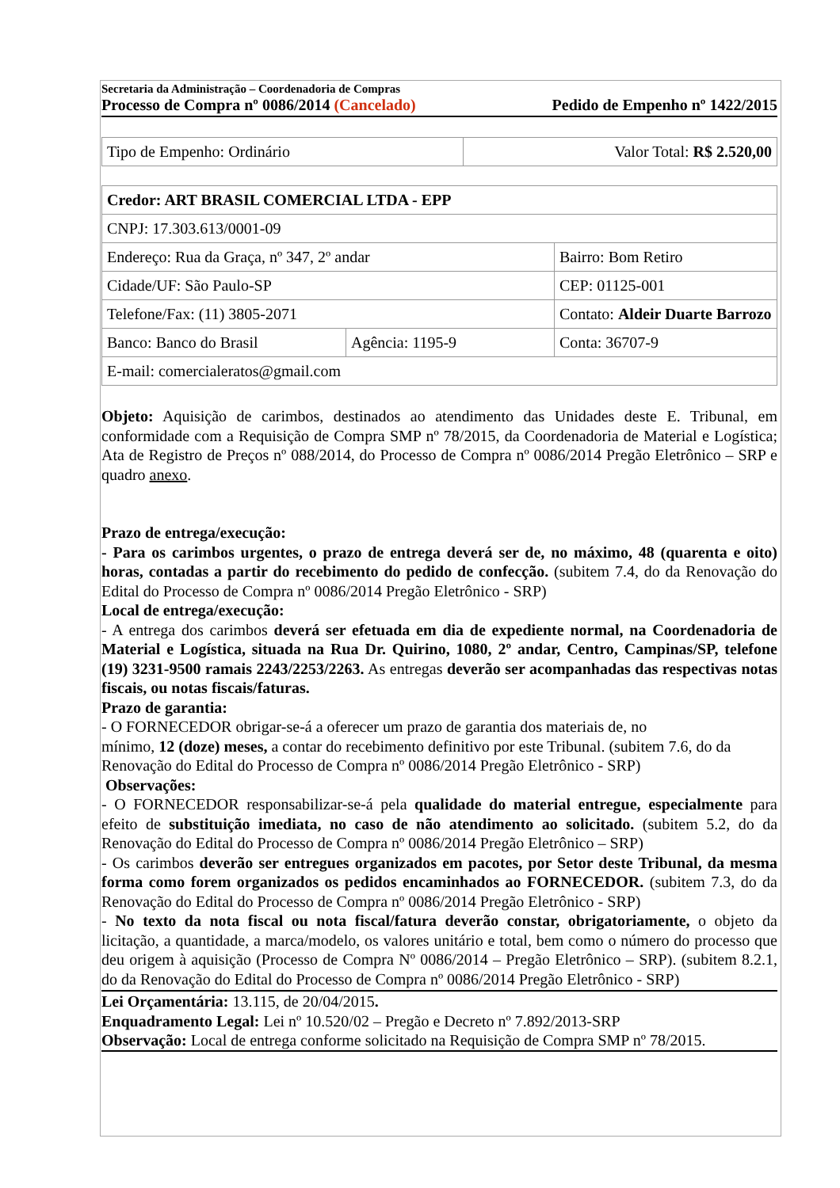Secretaria da Administração – Coordenadoria de Compras
Processo de Compra nº 0086/2014 (Cancelado) Pedido de Empenho nº 1422/2015
| Tipo de Empenho: Ordinário | Valor Total: R$ 2.520,00 |
| Credor: ART BRASIL COMERCIAL LTDA - EPP | | |
| CNPJ: 17.303.613/0001-09 | | |
| Endereço: Rua da Graça, nº 347, 2º andar | | Bairro: Bom Retiro |
| Cidade/UF: São Paulo-SP | | CEP: 01125-001 |
| Telefone/Fax: (11) 3805-2071 | | Contato: Aldeir Duarte Barrozo |
| Banco: Banco do Brasil | Agência: 1195-9 | Conta: 36707-9 |
| E-mail: comercialeratos@gmail.com | | |
Objeto: Aquisição de carimbos, destinados ao atendimento das Unidades deste E. Tribunal, em conformidade com a Requisição de Compra SMP nº 78/2015, da Coordenadoria de Material e Logística; Ata de Registro de Preços nº 088/2014, do Processo de Compra nº 0086/2014 Pregão Eletrônico – SRP e quadro anexo.
Prazo de entrega/execução:
- Para os carimbos urgentes, o prazo de entrega deverá ser de, no máximo, 48 (quarenta e oito) horas, contadas a partir do recebimento do pedido de confecção. (subitem 7.4, do da Renovação do Edital do Processo de Compra nº 0086/2014 Pregão Eletrônico - SRP)
Local de entrega/execução:
- A entrega dos carimbos deverá ser efetuada em dia de expediente normal, na Coordenadoria de Material e Logística, situada na Rua Dr. Quirino, 1080, 2º andar, Centro, Campinas/SP, telefone (19) 3231-9500 ramais 2243/2253/2263. As entregas deverão ser acompanhadas das respectivas notas fiscais, ou notas fiscais/faturas.
Prazo de garantia:
- O FORNECEDOR obrigar-se-á a oferecer um prazo de garantia dos materiais de, no
mínimo, 12 (doze) meses, a contar do recebimento definitivo por este Tribunal. (subitem 7.6, do da Renovação do Edital do Processo de Compra nº 0086/2014 Pregão Eletrônico - SRP)
Observações:
- O FORNECEDOR responsabilizar-se-á pela qualidade do material entregue, especialmente para efeito de substituição imediata, no caso de não atendimento ao solicitado. (subitem 5.2, do da Renovação do Edital do Processo de Compra nº 0086/2014 Pregão Eletrônico – SRP)
- Os carimbos deverão ser entregues organizados em pacotes, por Setor deste Tribunal, da mesma forma como forem organizados os pedidos encaminhados ao FORNECEDOR. (subitem 7.3, do da Renovação do Edital do Processo de Compra nº 0086/2014 Pregão Eletrônico - SRP)
- No texto da nota fiscal ou nota fiscal/fatura deverão constar, obrigatoriamente, o objeto da licitação, a quantidade, a marca/modelo, os valores unitário e total, bem como o número do processo que deu origem à aquisição (Processo de Compra Nº 0086/2014 – Pregão Eletrônico – SRP). (subitem 8.2.1, do da Renovação do Edital do Processo de Compra nº 0086/2014 Pregão Eletrônico - SRP)
Lei Orçamentária: 13.115, de 20/04/2015.
Enquadramento Legal: Lei nº 10.520/02 – Pregão e Decreto nº 7.892/2013-SRP
Observação: Local de entrega conforme solicitado na Requisição de Compra SMP nº 78/2015.